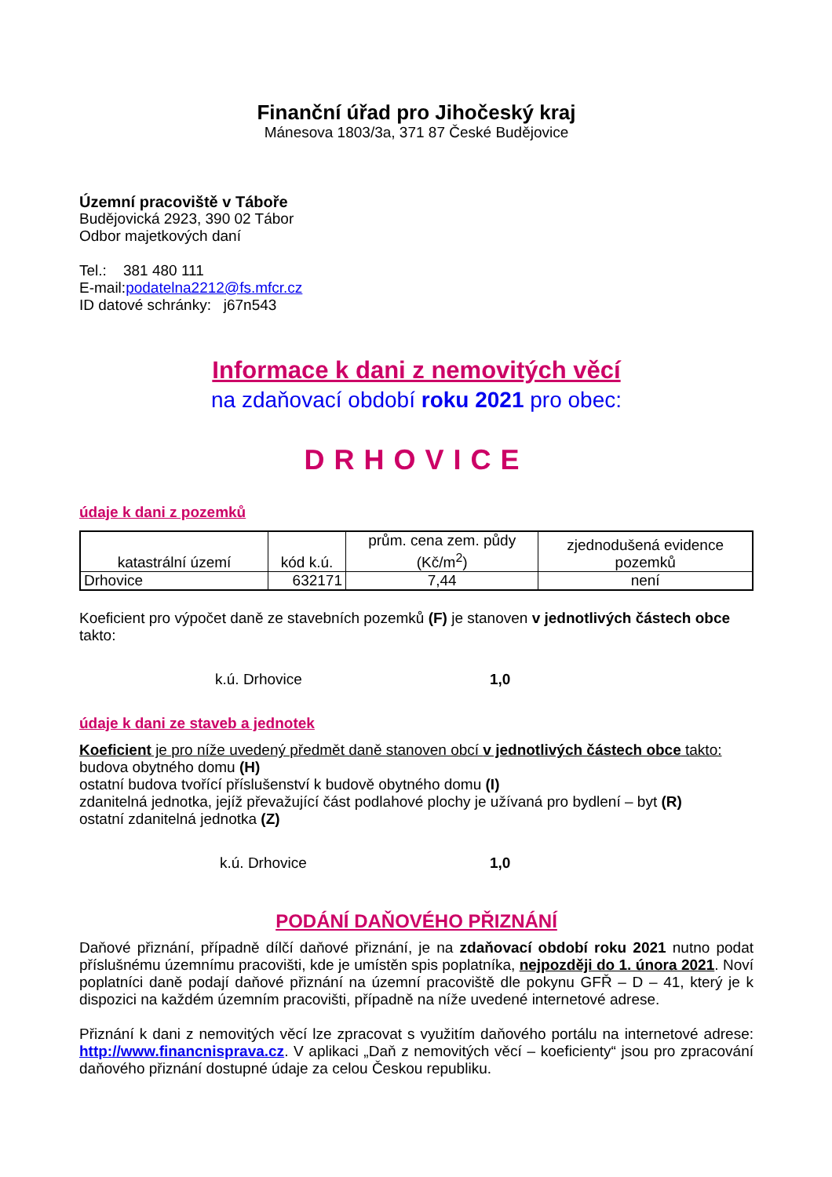Finanční úřad pro Jihočeský kraj
Mánesova 1803/3a, 371 87 České Budějovice
Územní pracoviště v Táboře
Budějovická 2923, 390 02 Tábor
Odbor majetkových daní
Tel.: 381 480 111
E-mail:podatelna2212@fs.mfcr.cz
ID datové schránky: j67n543
Informace k dani z nemovitých věcí
na zdaňovací období roku 2021 pro obec:
DRHOVICE
údaje k dani z pozemků
| katastrální území | kód k.ú. | prům. cena zem. půdy (Kč/m<sup>2</sup>) | zjednodušená evidence pozemků |
| --- | --- | --- | --- |
| Drhovice | 632171 | 7,44 | není |
Koeficient pro výpočet daně ze stavebních pozemků (F) je stanoven v jednotlivých částech obce takto:
k.ú. Drhovice 1,0
údaje k dani ze staveb a jednotek
Koeficient je pro níže uvedený předmět daně stanoven obcí v jednotlivých částech obce takto:
budova obytného domu (H)
ostatní budova tvořící příslušenství k budově obytného domu (I)
zdanitelná jednotka, jejíž převažující část podlahové plochy je užívaná pro bydlení – byt (R)
ostatní zdanitelná jednotka (Z)
k.ú. Drhovice 1,0
PODÁNÍ DAŇOVÉHO PŘIZNÁNÍ
Daňové přiznání, případně dílčí daňové přiznání, je na zdaňovací období roku 2021 nutno podat příslušnému územnímu pracovišti, kde je umístěn spis poplatníka, nejpozději do 1. února 2021. Noví poplatníci daně podají daňové přiznání na územní pracoviště dle pokynu GFŘ – D – 41, který je k dispozici na každém územním pracovišti, případně na níže uvedené internetové adrese.
Přiznání k dani z nemovitých věcí lze zpracovat s využitím daňového portálu na internetové adrese: http://www.financnisprava.cz. V aplikaci „Daň z nemovitých věcí – koeficienty“ jsou pro zpracování daňového přiznání dostupné údaje za celou Českou republiku.